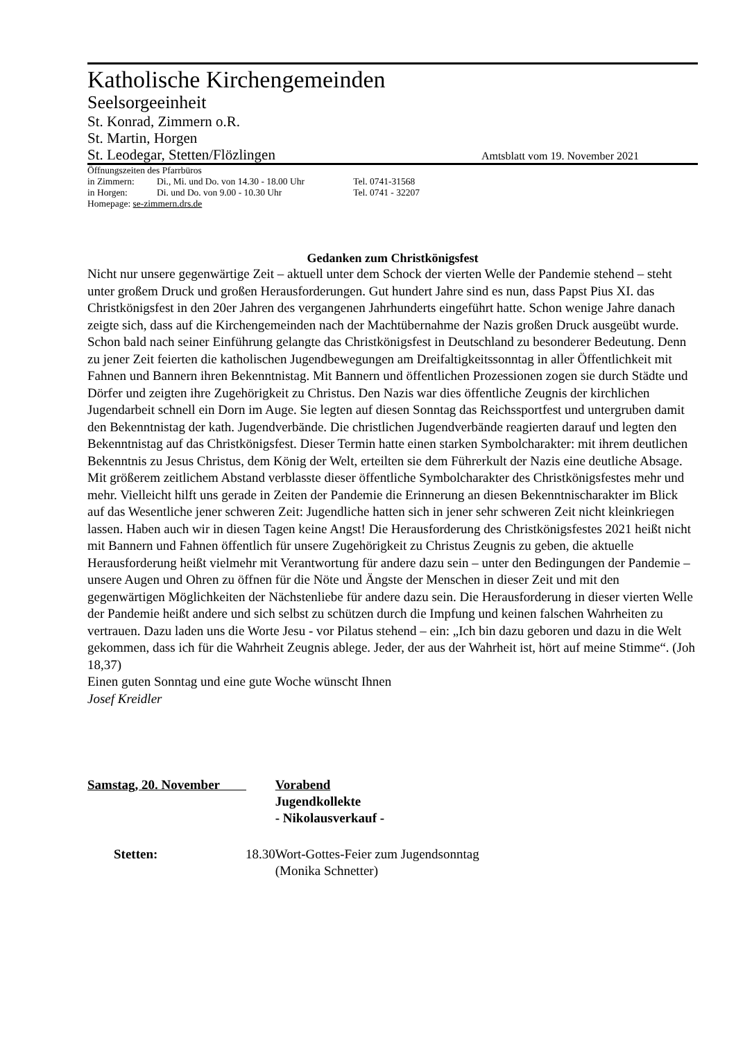Katholische Kirchengemeinden
Seelsorgeeinheit
St. Konrad, Zimmern o.R.
St. Martin, Horgen
St. Leodegar, Stetten/Flözlingen Amtsblatt vom 19. November 2021
Öffnungszeiten des Pfarrbüros
in Zimmern: Di., Mi. und Do. von 14.30 - 18.00 Uhr Tel. 0741-31568
in Horgen: Di. und Do. von 9.00 - 10.30 Uhr Tel. 0741 - 32207
Homepage: se-zimmern.drs.de
Gedanken zum Christkönigsfest
Nicht nur unsere gegenwärtige Zeit – aktuell unter dem Schock der vierten Welle der Pandemie stehend – steht unter großem Druck und großen Herausforderungen. Gut hundert Jahre sind es nun, dass Papst Pius XI. das Christkönigsfest in den 20er Jahren des vergangenen Jahrhunderts eingeführt hatte. Schon wenige Jahre danach zeigte sich, dass auf die Kirchengemeinden nach der Machtübernahme der Nazis großen Druck ausgeübt wurde. Schon bald nach seiner Einführung gelangte das Christkönigsfest in Deutschland zu besonderer Bedeutung. Denn zu jener Zeit feierten die katholischen Jugendbewegungen am Dreifaltigkeitssonntag in aller Öffentlichkeit mit Fahnen und Bannern ihren Bekenntnistag. Mit Bannern und öffentlichen Prozessionen zogen sie durch Städte und Dörfer und zeigten ihre Zugehörigkeit zu Christus. Den Nazis war dies öffentliche Zeugnis der kirchlichen Jugendarbeit schnell ein Dorn im Auge. Sie legten auf diesen Sonntag das Reichssportfest und untergruben damit den Bekenntnistag der kath. Jugendverbände. Die christlichen Jugendverbände reagierten darauf und legten den Bekenntnistag auf das Christkönigsfest. Dieser Termin hatte einen starken Symbolcharakter: mit ihrem deutlichen Bekenntnis zu Jesus Christus, dem König der Welt, erteilten sie dem Führerkult der Nazis eine deutliche Absage. Mit größerem zeitlichem Abstand verblasste dieser öffentliche Symbolcharakter des Christkönigsfestes mehr und mehr. Vielleicht hilft uns gerade in Zeiten der Pandemie die Erinnerung an diesen Bekenntnischarakter im Blick auf das Wesentliche jener schweren Zeit: Jugendliche hatten sich in jener sehr schweren Zeit nicht kleinkriegen lassen. Haben auch wir in diesen Tagen keine Angst! Die Herausforderung des Christkönigsfestes 2021 heißt nicht mit Bannern und Fahnen öffentlich für unsere Zugehörigkeit zu Christus Zeugnis zu geben, die aktuelle Herausforderung heißt vielmehr mit Verantwortung für andere dazu sein – unter den Bedingungen der Pandemie – unsere Augen und Ohren zu öffnen für die Nöte und Ängste der Menschen in dieser Zeit und mit den gegenwärtigen Möglichkeiten der Nächstenliebe für andere dazu sein. Die Herausforderung in dieser vierten Welle der Pandemie heißt andere und sich selbst zu schützen durch die Impfung und keinen falschen Wahrheiten zu vertrauen. Dazu laden uns die Worte Jesu - vor Pilatus stehend – ein: „Ich bin dazu geboren und dazu in die Welt gekommen, dass ich für die Wahrheit Zeugnis ablege. Jeder, der aus der Wahrheit ist, hört auf meine Stimme“. (Joh 18,37)
Einen guten Sonntag und eine gute Woche wünscht Ihnen
Josef Kreidler
| Samstag, 20. November | | Vorabend Jugendkollekte - Nikolausverkauf - |
| Stetten: | 18.30 | Wort-Gottes-Feier zum Jugendsonntag (Monika Schnetter) |